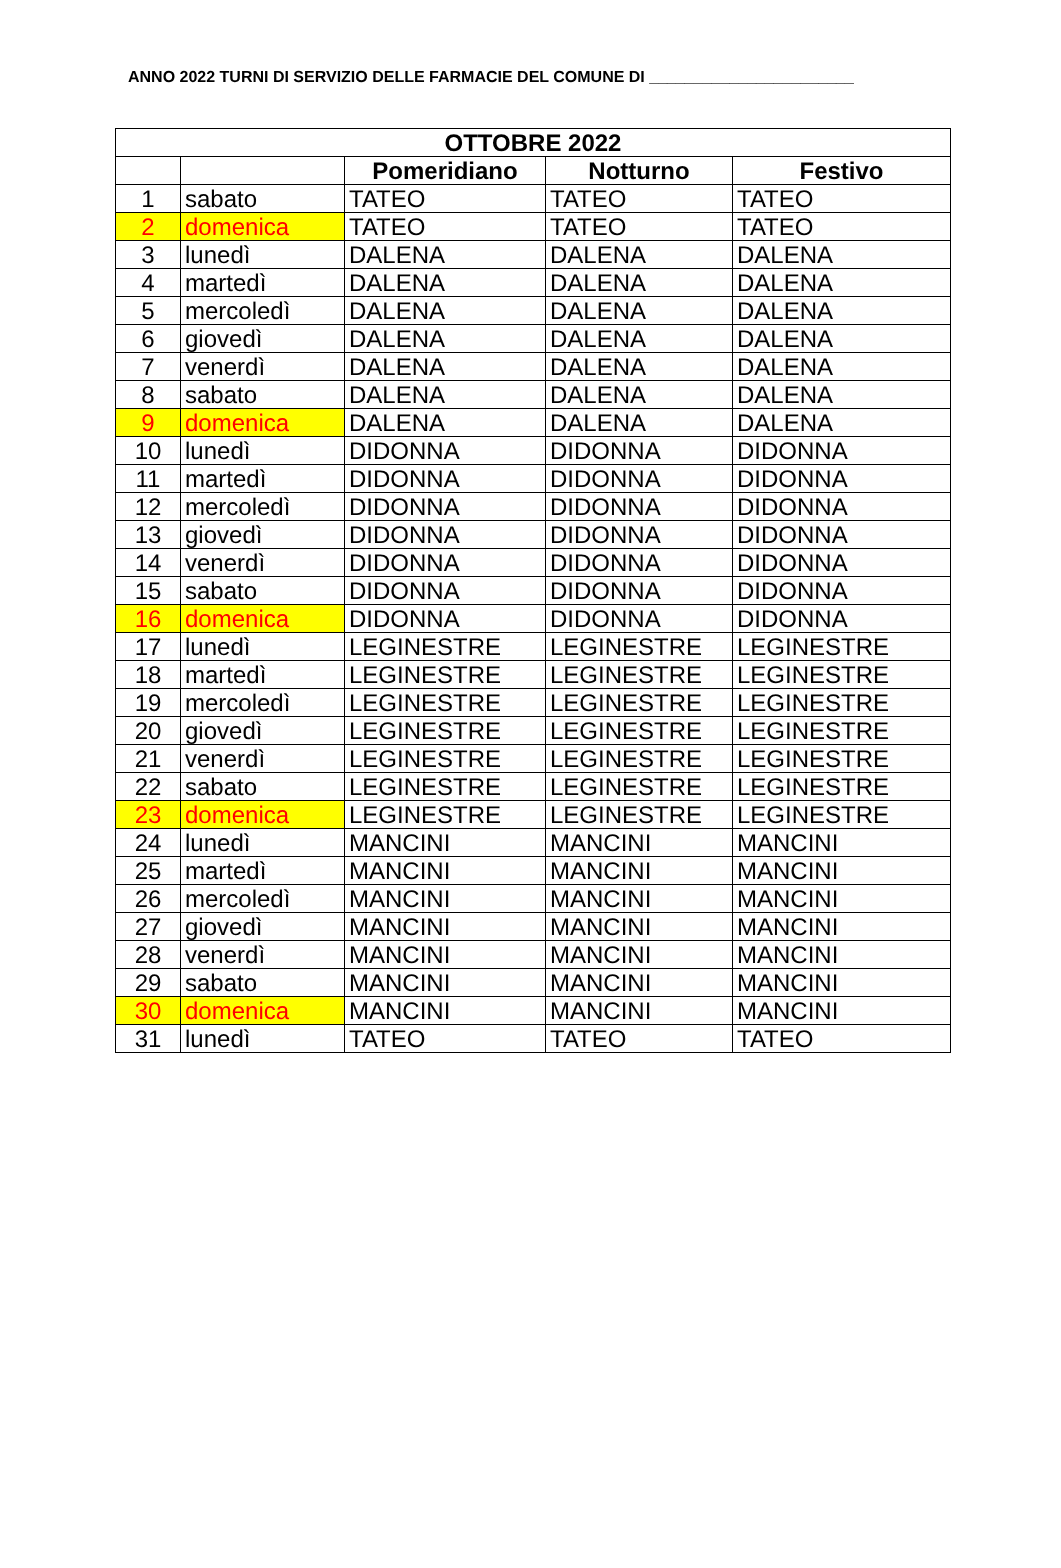ANNO 2022 TURNI DI SERVIZIO DELLE FARMACIE DEL COMUNE DI _______________________
| OTTOBRE 2022 | | | | |
| --- | --- | --- | --- | --- |
| | | Pomeridiano | Notturno | Festivo |
| 1 | sabato | TATEO | TATEO | TATEO |
| 2 | domenica | TATEO | TATEO | TATEO |
| 3 | lunedì | DALENA | DALENA | DALENA |
| 4 | martedì | DALENA | DALENA | DALENA |
| 5 | mercoledì | DALENA | DALENA | DALENA |
| 6 | giovedì | DALENA | DALENA | DALENA |
| 7 | venerdì | DALENA | DALENA | DALENA |
| 8 | sabato | DALENA | DALENA | DALENA |
| 9 | domenica | DALENA | DALENA | DALENA |
| 10 | lunedì | DIDONNA | DIDONNA | DIDONNA |
| 11 | martedì | DIDONNA | DIDONNA | DIDONNA |
| 12 | mercoledì | DIDONNA | DIDONNA | DIDONNA |
| 13 | giovedì | DIDONNA | DIDONNA | DIDONNA |
| 14 | venerdì | DIDONNA | DIDONNA | DIDONNA |
| 15 | sabato | DIDONNA | DIDONNA | DIDONNA |
| 16 | domenica | DIDONNA | DIDONNA | DIDONNA |
| 17 | lunedì | LEGINESTRE | LEGINESTRE | LEGINESTRE |
| 18 | martedì | LEGINESTRE | LEGINESTRE | LEGINESTRE |
| 19 | mercoledì | LEGINESTRE | LEGINESTRE | LEGINESTRE |
| 20 | giovedì | LEGINESTRE | LEGINESTRE | LEGINESTRE |
| 21 | venerdì | LEGINESTRE | LEGINESTRE | LEGINESTRE |
| 22 | sabato | LEGINESTRE | LEGINESTRE | LEGINESTRE |
| 23 | domenica | LEGINESTRE | LEGINESTRE | LEGINESTRE |
| 24 | lunedì | MANCINI | MANCINI | MANCINI |
| 25 | martedì | MANCINI | MANCINI | MANCINI |
| 26 | mercoledì | MANCINI | MANCINI | MANCINI |
| 27 | giovedì | MANCINI | MANCINI | MANCINI |
| 28 | venerdì | MANCINI | MANCINI | MANCINI |
| 29 | sabato | MANCINI | MANCINI | MANCINI |
| 30 | domenica | MANCINI | MANCINI | MANCINI |
| 31 | lunedì | TATEO | TATEO | TATEO |